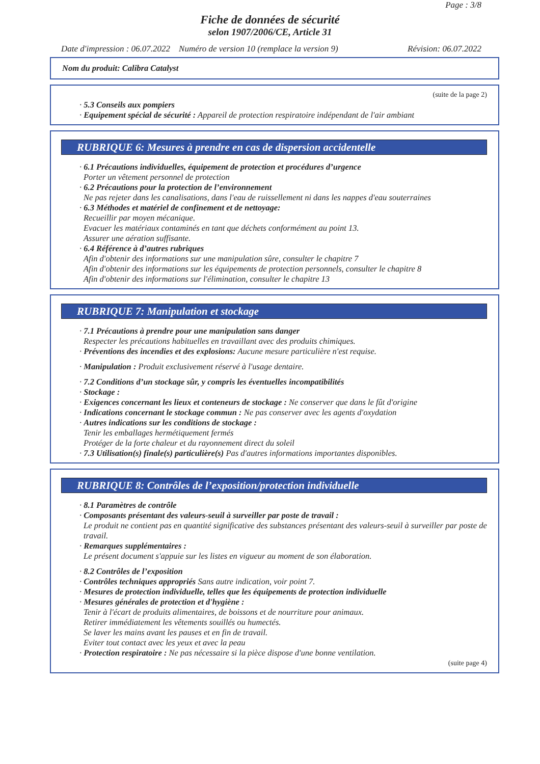Page : 3/8
Fiche de données de sécurité
selon 1907/2006/CE, Article 31
Date d'impression : 06.07.2022 Numéro de version 10 (remplace la version 9) Révision: 06.07.2022
Nom du produit: Calibra Catalyst
(suite de la page 2)
· 5.3 Conseils aux pompiers
· Equipement spécial de sécurité : Appareil de protection respiratoire indépendant de l'air ambiant
RUBRIQUE 6: Mesures à prendre en cas de dispersion accidentelle
· 6.1 Précautions individuelles, équipement de protection et procédures d’urgence
Porter un vêtement personnel de protection
· 6.2 Précautions pour la protection de l’environnement
Ne pas rejeter dans les canalisations, dans l'eau de ruissellement ni dans les nappes d'eau souterraines
· 6.3 Méthodes et matériel de confinement et de nettoyage:
Recueillir par moyen mécanique.
Evacuer les matériaux contaminés en tant que déchets conformément au point 13.
Assurer une aération suffisante.
· 6.4 Référence à d’autres rubriques
Afin d'obtenir des informations sur une manipulation sûre, consulter le chapitre 7
Afin d'obtenir des informations sur les équipements de protection personnels, consulter le chapitre 8
Afin d'obtenir des informations sur l'élimination, consulter le chapitre 13
RUBRIQUE 7: Manipulation et stockage
· 7.1 Précautions à prendre pour une manipulation sans danger
Respecter les précautions habituelles en travaillant avec des produits chimiques.
· Préventions des incendies et des explosions: Aucune mesure particulière n'est requise.
· Manipulation : Produit exclusivement réservé à l'usage dentaire.
· 7.2 Conditions d’un stockage sûr, y compris les éventuelles incompatibilités
· Stockage :
· Exigences concernant les lieux et conteneurs de stockage : Ne conserver que dans le fût d'origine
· Indications concernant le stockage commun : Ne pas conserver avec les agents d'oxydation
· Autres indications sur les conditions de stockage :
Tenir les emballages hermétiquement fermés
Protéger de la forte chaleur et du rayonnement direct du soleil
· 7.3 Utilisation(s) finale(s) particulière(s) Pas d'autres informations importantes disponibles.
RUBRIQUE 8: Contrôles de l’exposition/protection individuelle
· 8.1 Paramètres de contrôle
· Composants présentant des valeurs-seuil à surveiller par poste de travail :
Le produit ne contient pas en quantité significative des substances présentant des valeurs-seuil à surveiller par poste de travail.
· Remarques supplémentaires :
Le présent document s'appuie sur les listes en vigueur au moment de son élaboration.
· 8.2 Contrôles de l’exposition
· Contrôles techniques appropriés Sans autre indication, voir point 7.
· Mesures de protection individuelle, telles que les équipements de protection individuelle
· Mesures générales de protection et d'hygiène :
Tenir à l'écart de produits alimentaires, de boissons et de nourriture pour animaux.
Retirer immédiatement les vêtements souillés ou humectés.
Se laver les mains avant les pauses et en fin de travail.
Eviter tout contact avec les yeux et avec la peau
· Protection respiratoire : Ne pas nécessaire si la pièce dispose d'une bonne ventilation.
(suite page 4)